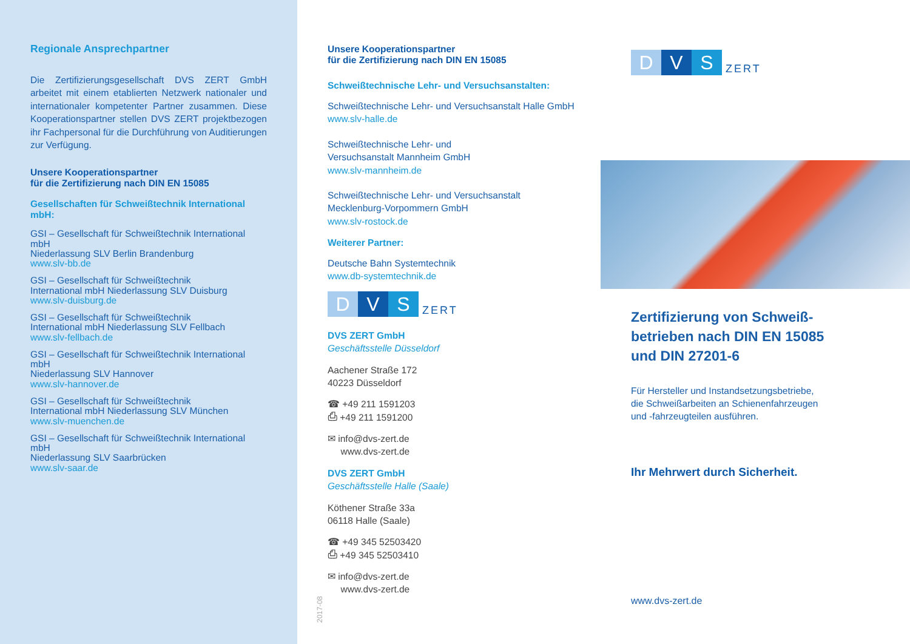Regionale Ansprechpartner
Die Zertifizierungsgesellschaft DVS ZERT GmbH arbeitet mit einem etablierten Netzwerk nationaler und internationaler kompetenter Partner zusammen. Diese Kooperationspartner stellen DVS ZERT projektbezogen ihr Fachpersonal für die Durchführung von Auditierungen zur Verfügung.
Unsere Kooperationspartner
für die Zertifizierung nach DIN EN 15085
Gesellschaften für Schweißtechnik International mbH:
GSI – Gesellschaft für Schweißtechnik International mbH
Niederlassung SLV Berlin Brandenburg
www.slv-bb.de
GSI – Gesellschaft für Schweißtechnik
International mbH Niederlassung SLV Duisburg
www.slv-duisburg.de
GSI – Gesellschaft für Schweißtechnik
International mbH Niederlassung SLV Fellbach
www.slv-fellbach.de
GSI – Gesellschaft für Schweißtechnik International mbH
Niederlassung SLV Hannover
www.slv-hannover.de
GSI – Gesellschaft für Schweißtechnik
International mbH Niederlassung SLV München
www.slv-muenchen.de
GSI – Gesellschaft für Schweißtechnik International mbH
Niederlassung SLV Saarbrücken
www.slv-saar.de
Unsere Kooperationspartner
für die Zertifizierung nach DIN EN 15085
Schweißtechnische Lehr- und Versuchsanstalten:
Schweißtechnische Lehr- und Versuchsanstalt Halle GmbH
www.slv-halle.de
Schweißtechnische Lehr- und
Versuchsanstalt Mannheim GmbH
www.slv-mannheim.de
Schweißtechnische Lehr- und Versuchsanstalt
Mecklenburg-Vorpommern GmbH
www.slv-rostock.de
Weiterer Partner:
Deutsche Bahn Systemtechnik
www.db-systemtechnik.de
D V S ZERT
DVS ZERT GmbH
Geschäftsstelle Düsseldorf
Aachener Straße 172
40223 Düsseldorf
☎ +49 211 1591203
⎙ +49 211 1591200
✉ info@dvs-zert.de
www.dvs-zert.de
DVS ZERT GmbH
Geschäftsstelle Halle (Saale)
Köthener Straße 33a
06118 Halle (Saale)
☎ +49 345 52503420
⎙ +49 345 52503410
✉ info@dvs-zert.de
www.dvs-zert.de
2017-08
D V S ZERT
Zertifizierung von Schweiß-
betrieben nach DIN EN 15085
und DIN 27201-6
Für Hersteller und Instandsetzungsbetriebe,
die Schweißarbeiten an Schienenfahrzeugen
und -fahrzeugteilen ausführen.
Ihr Mehrwert durch Sicherheit.
www.dvs-zert.de